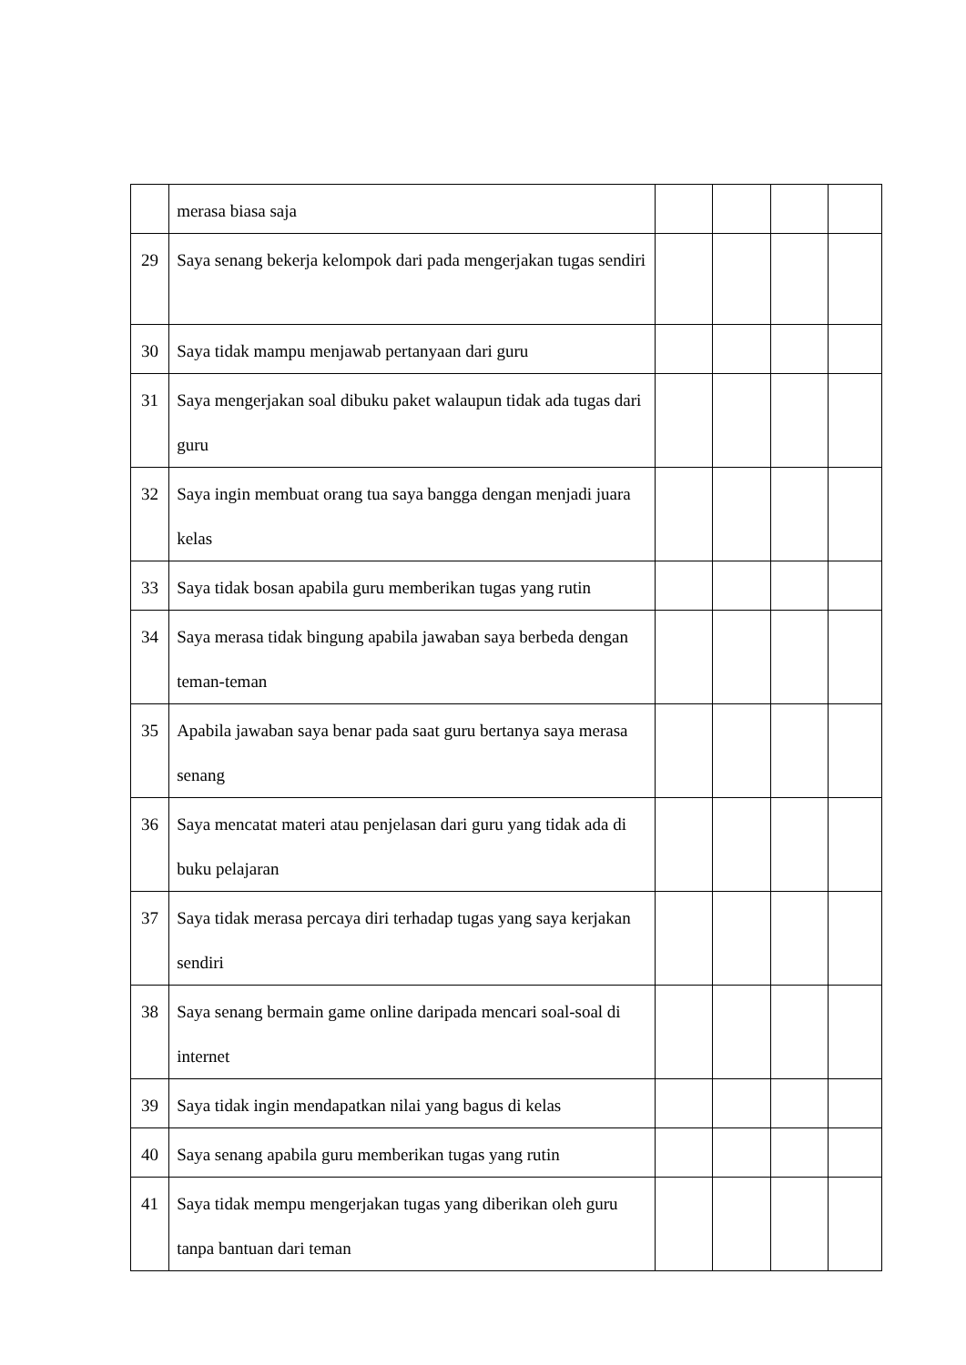| | merasa biasa saja | | | | |
| 29 | Saya senang bekerja kelompok dari pada mengerjakan tugas sendiri | | | | |
| 30 | Saya tidak mampu menjawab pertanyaan dari guru | | | | |
| 31 | Saya mengerjakan soal dibuku paket walaupun tidak ada tugas dari guru | | | | |
| 32 | Saya ingin membuat orang tua saya bangga dengan menjadi juara kelas | | | | |
| 33 | Saya tidak bosan apabila guru memberikan tugas yang rutin | | | | |
| 34 | Saya merasa tidak bingung apabila jawaban saya berbeda dengan teman-teman | | | | |
| 35 | Apabila jawaban saya benar pada saat guru bertanya saya merasa senang | | | | |
| 36 | Saya mencatat materi atau penjelasan dari guru yang tidak ada di buku pelajaran | | | | |
| 37 | Saya tidak merasa percaya diri terhadap tugas yang saya kerjakan sendiri | | | | |
| 38 | Saya senang bermain game online daripada mencari soal-soal di internet | | | | |
| 39 | Saya tidak ingin mendapatkan nilai yang bagus di kelas | | | | |
| 40 | Saya senang apabila guru memberikan tugas yang rutin | | | | |
| 41 | Saya tidak mempu mengerjakan tugas yang diberikan oleh guru tanpa bantuan dari teman | | | | |